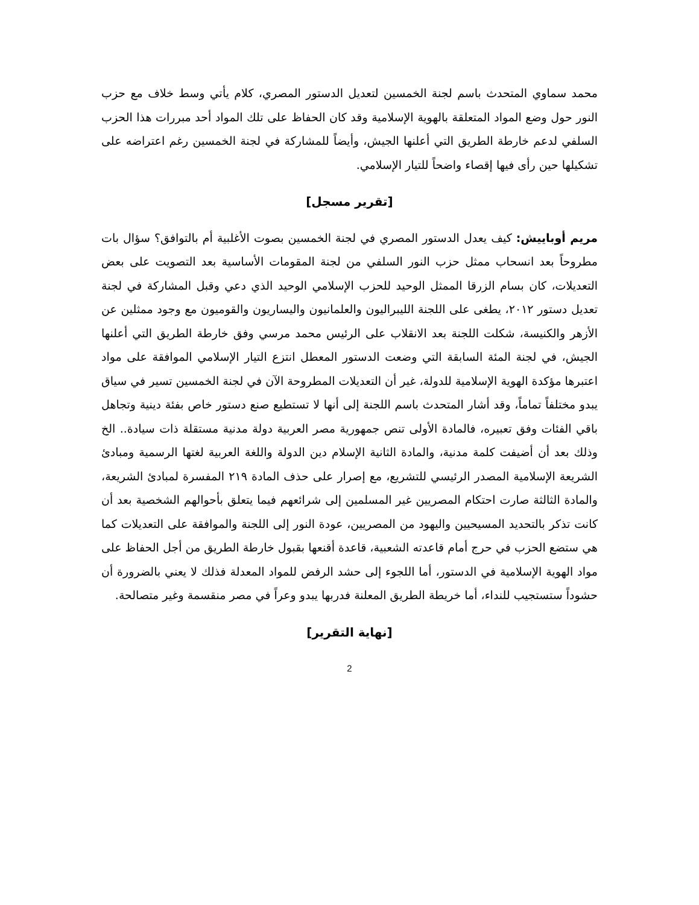محمد سماوي المتحدث باسم لجنة الخمسين لتعديل الدستور المصري، كلام يأتي وسط خلاف مع حزب النور حول وضع المواد المتعلقة بالهوية الإسلامية وقد كان الحفاظ على تلك المواد أحد مبررات هذا الحزب السلفي لدعم خارطة الطريق التي أعلنها الجيش، وأيضاً للمشاركة في لجنة الخمسين رغم اعتراضه على تشكيلها حين رأى فيها إقصاء واضحاً للتيار الإسلامي.
[تقرير مسجل]
مريم أوباييش: كيف يعدل الدستور المصري في لجنة الخمسين بصوت الأغلبية أم بالتوافق؟ سؤال بات مطروحاً بعد انسحاب ممثل حزب النور السلفي من لجنة المقومات الأساسية بعد التصويت على بعض التعديلات، كان بسام الزرقا الممثل الوحيد للحزب الإسلامي الوحيد الذي دعي وقبل المشاركة في لجنة تعديل دستور ٢٠١٢، يطغى على اللجنة الليبراليون والعلمانيون واليساريون والقوميون مع وجود ممثلين عن الأزهر والكنيسة، شكلت اللجنة بعد الانقلاب على الرئيس محمد مرسي وفق خارطة الطريق التي أعلنها الجيش، في لجنة المئة السابقة التي وضعت الدستور المعطل انتزع التيار الإسلامي الموافقة على مواد اعتبرها مؤكدة الهوية الإسلامية للدولة، غير أن التعديلات المطروحة الآن في لجنة الخمسين تسير في سياق يبدو مختلفاً تماماً، وقد أشار المتحدث باسم اللجنة إلى أنها لا تستطيع صنع دستور خاص بفئة دينية وتجاهل باقي الفئات وفق تعبيره، فالمادة الأولى تنص جمهورية مصر العربية دولة مدنية مستقلة ذات سيادة.. الخ وذلك بعد أن أضيفت كلمة مدنية، والمادة الثانية الإسلام دين الدولة واللغة العربية لغتها الرسمية ومبادئ الشريعة الإسلامية المصدر الرئيسي للتشريع، مع إصرار على حذف المادة ٢١٩ المفسرة لمبادئ الشريعة، والمادة الثالثة صارت احتكام المصريين غير المسلمين إلى شرائعهم فيما يتعلق بأحوالهم الشخصية بعد أن كانت تذكر بالتحديد المسيحيين واليهود من المصريين، عودة النور إلى اللجنة والموافقة على التعديلات كما هي ستضع الحزب في حرج أمام قاعدته الشعبية، قاعدة أقنعها بقبول خارطة الطريق من أجل الحفاظ على مواد الهوية الإسلامية في الدستور، أما اللجوء إلى حشد الرفض للمواد المعدلة فذلك لا يعني بالضرورة أن حشوداً ستستجيب للنداء، أما خريطة الطريق المعلنة فدربها يبدو وعراً في مصر منقسمة وغير متصالحة.
[نهاية التقرير]
2